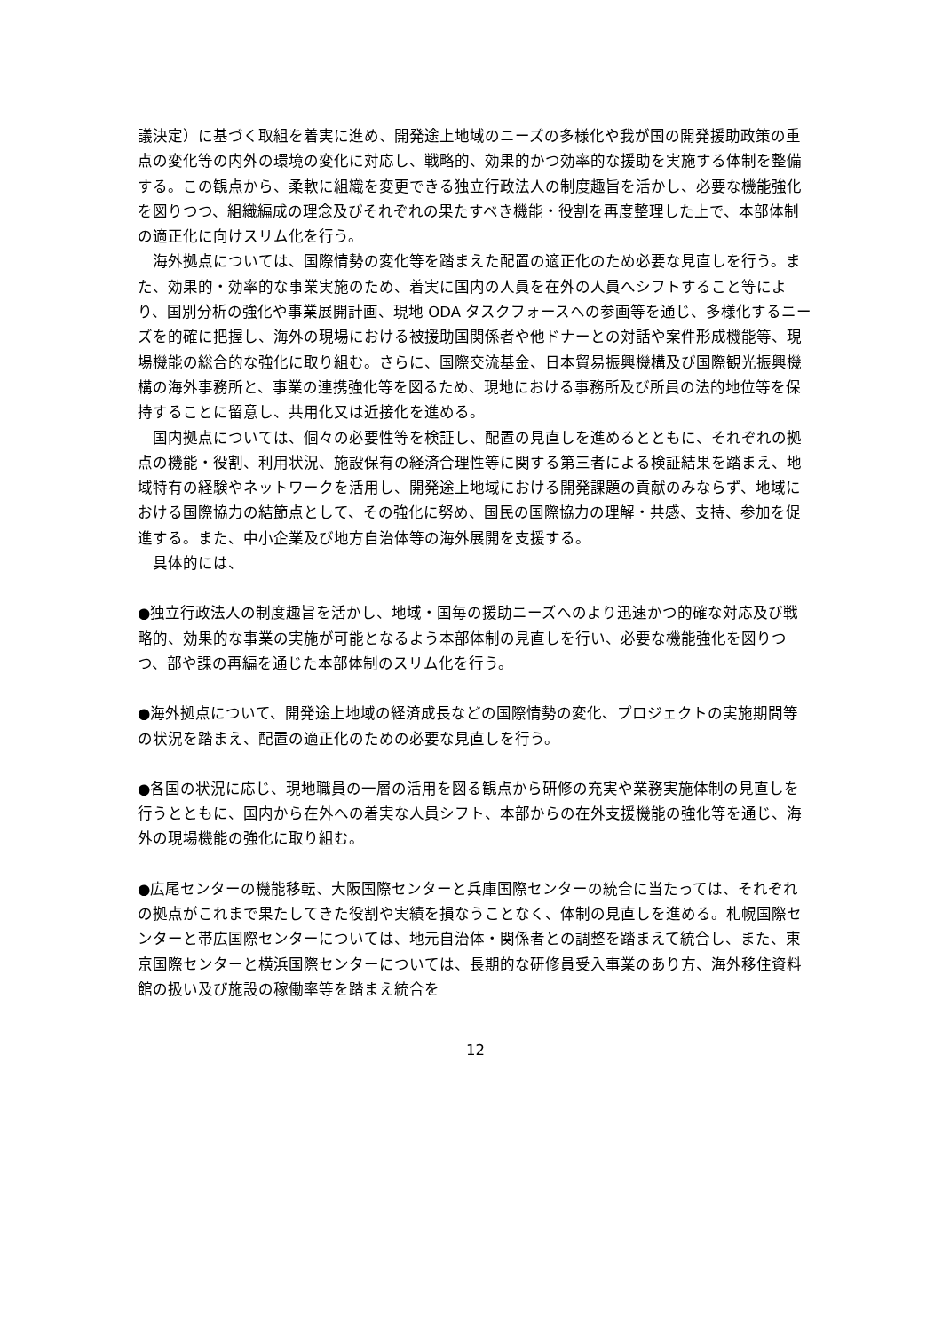議決定）に基づく取組を着実に進め、開発途上地域のニーズの多様化や我が国の開発援助政策の重点の変化等の内外の環境の変化に対応し、戦略的、効果的かつ効率的な援助を実施する体制を整備する。この観点から、柔軟に組織を変更できる独立行政法人の制度趣旨を活かし、必要な機能強化を図りつつ、組織編成の理念及びそれぞれの果たすべき機能・役割を再度整理した上で、本部体制の適正化に向けスリム化を行う。
海外拠点については、国際情勢の変化等を踏まえた配置の適正化のため必要な見直しを行う。また、効果的・効率的な事業実施のため、着実に国内の人員を在外の人員へシフトすること等により、国別分析の強化や事業展開計画、現地 ODA タスクフォースへの参画等を通じ、多様化するニーズを的確に把握し、海外の現場における被援助国関係者や他ドナーとの対話や案件形成機能等、現場機能の総合的な強化に取り組む。さらに、国際交流基金、日本貿易振興機構及び国際観光振興機構の海外事務所と、事業の連携強化等を図るため、現地における事務所及び所員の法的地位等を保持することに留意し、共用化又は近接化を進める。
国内拠点については、個々の必要性等を検証し、配置の見直しを進めるとともに、それぞれの拠点の機能・役割、利用状況、施設保有の経済合理性等に関する第三者による検証結果を踏まえ、地域特有の経験やネットワークを活用し、開発途上地域における開発課題の貢献のみならず、地域における国際協力の結節点として、その強化に努め、国民の国際協力の理解・共感、支持、参加を促進する。また、中小企業及び地方自治体等の海外展開を支援する。
具体的には、
●独立行政法人の制度趣旨を活かし、地域・国毎の援助ニーズへのより迅速かつ的確な対応及び戦略的、効果的な事業の実施が可能となるよう本部体制の見直しを行い、必要な機能強化を図りつつ、部や課の再編を通じた本部体制のスリム化を行う。
●海外拠点について、開発途上地域の経済成長などの国際情勢の変化、プロジェクトの実施期間等の状況を踏まえ、配置の適正化のための必要な見直しを行う。
●各国の状況に応じ、現地職員の一層の活用を図る観点から研修の充実や業務実施体制の見直しを行うとともに、国内から在外への着実な人員シフト、本部からの在外支援機能の強化等を通じ、海外の現場機能の強化に取り組む。
●広尾センターの機能移転、大阪国際センターと兵庫国際センターの統合に当たっては、それぞれの拠点がこれまで果たしてきた役割や実績を損なうことなく、体制の見直しを進める。札幌国際センターと帯広国際センターについては、地元自治体・関係者との調整を踏まえて統合し、また、東京国際センターと横浜国際センターについては、長期的な研修員受入事業のあり方、海外移住資料館の扱い及び施設の稼働率等を踏まえ統合を
12